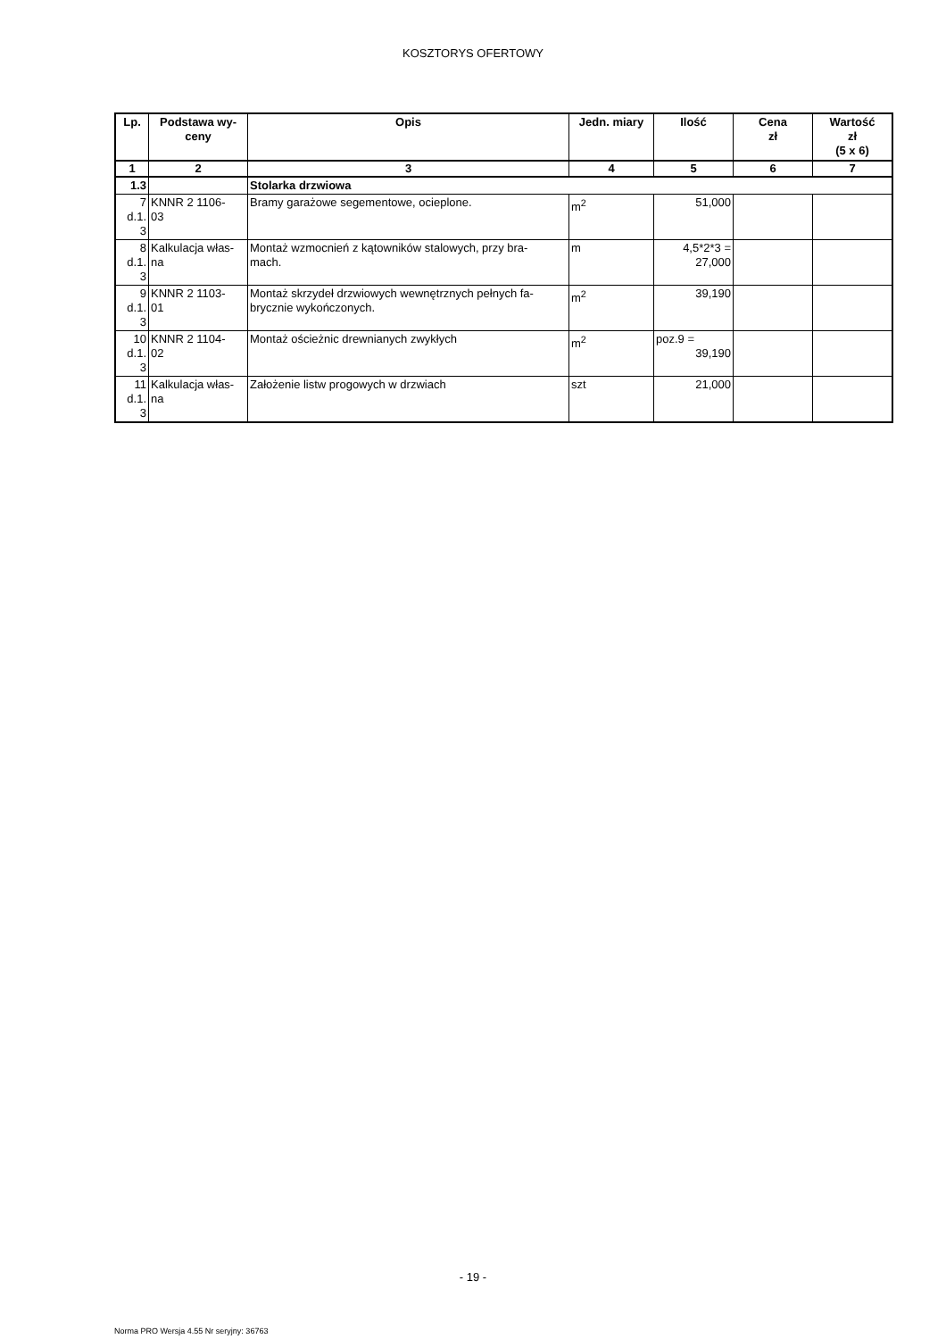KOSZTORYS OFERTOWY
| Lp. | Podstawa wy- ceny | Opis | Jedn. miary | Ilość | Cena zł | Wartość zł (5 x 6) |
| --- | --- | --- | --- | --- | --- | --- |
| 1 | 2 | 3 | 4 | 5 | 6 | 7 |
| 1.3 | | Stolarka drzwiowa | | | | |
| 7 d.1. 3 | KNNR 2 1106- 03 | Bramy garażowe segementowe, ocieplone. | m<sup>2</sup> | 51,000 | | |
| 8 d.1. 3 | Kalkulacja włas- na | Montaż wzmocnień z kątowników stalowych, przy bra- mach. | m | 4,5*2*3 = 27,000 | | |
| 9 d.1. 3 | KNNR 2 1103- 01 | Montaż skrzydeł drzwiowych wewnętrznych pełnych fa- brycznie wykończonych. | m<sup>2</sup> | 39,190 | | |
| 10 d.1. 3 | KNNR 2 1104- 02 | Montaż ościeżnic drewnianych zwykłych | m<sup>2</sup> | poz.9 = 39,190 | | |
| 11 d.1. 3 | Kalkulacja włas- na | Założenie listw progowych w drzwiach | szt | 21,000 | | |
- 19 -
Norma PRO Wersja 4.55 Nr seryjny: 36763